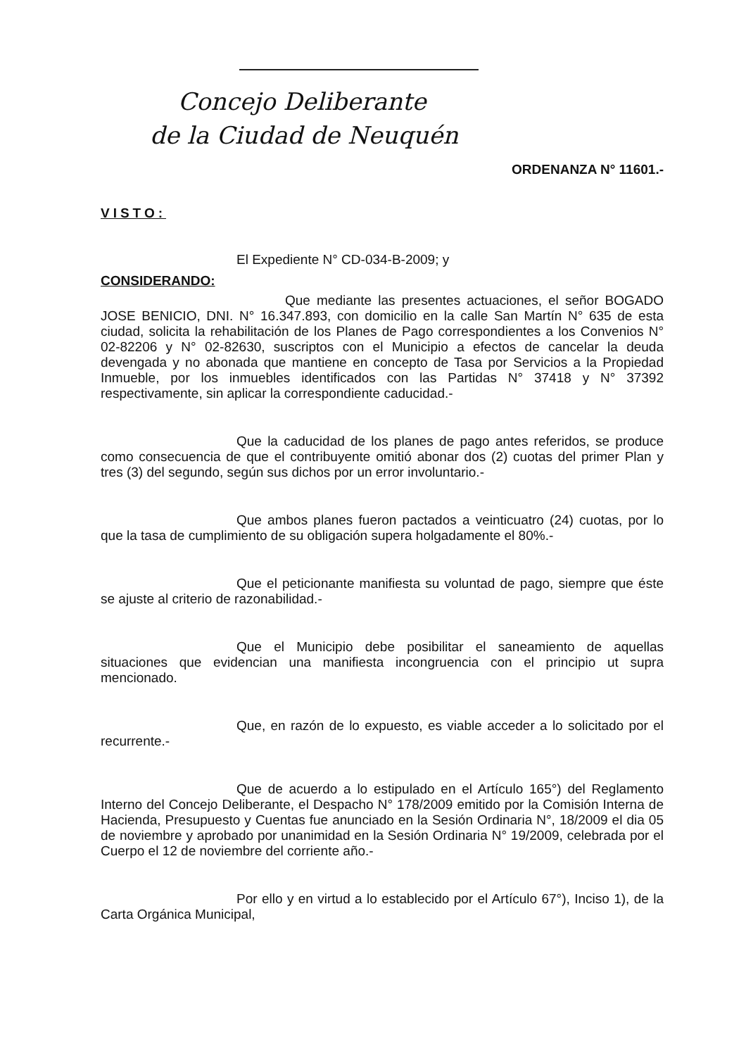Concejo Deliberante
de la Ciudad de Neuquén
ORDENANZA N° 11601.-
VISTO:
El Expediente N° CD-034-B-2009; y
CONSIDERANDO:
Que mediante las presentes actuaciones, el señor BOGADO JOSE BENICIO, DNI. N° 16.347.893, con domicilio en la calle San Martín N° 635 de esta ciudad, solicita la rehabilitación de los Planes de Pago correspondientes a los Convenios N° 02-82206 y N° 02-82630, suscriptos con el Municipio a efectos de cancelar la deuda devengada y no abonada que mantiene en concepto de Tasa por Servicios a la Propiedad Inmueble, por los inmuebles identificados con las Partidas N° 37418 y N° 37392 respectivamente, sin aplicar la correspondiente caducidad.-
Que la caducidad de los planes de pago antes referidos, se produce como consecuencia de que el contribuyente omitió abonar dos (2) cuotas del primer Plan y tres (3) del segundo, según sus dichos por un error involuntario.-
Que ambos planes fueron pactados a veinticuatro (24) cuotas, por lo que la tasa de cumplimiento de su obligación supera holgadamente el 80%.-
Que el peticionante manifiesta su voluntad de pago, siempre que éste se ajuste al criterio de razonabilidad.-
Que el Municipio debe posibilitar el saneamiento de aquellas situaciones que evidencian una manifiesta incongruencia con el principio ut supra mencionado.
Que, en razón de lo expuesto, es viable acceder a lo solicitado por el recurrente.-
Que de acuerdo a lo estipulado en el Artículo 165°) del Reglamento Interno del Concejo Deliberante, el Despacho N° 178/2009 emitido por la Comisión Interna de Hacienda, Presupuesto y Cuentas fue anunciado en la Sesión Ordinaria N°, 18/2009 el dia 05 de noviembre y aprobado por unanimidad en la Sesión Ordinaria N° 19/2009, celebrada por el Cuerpo el 12 de noviembre del corriente año.-
Por ello y en virtud a lo establecido por el Artículo 67°), Inciso 1), de la Carta Orgánica Municipal,